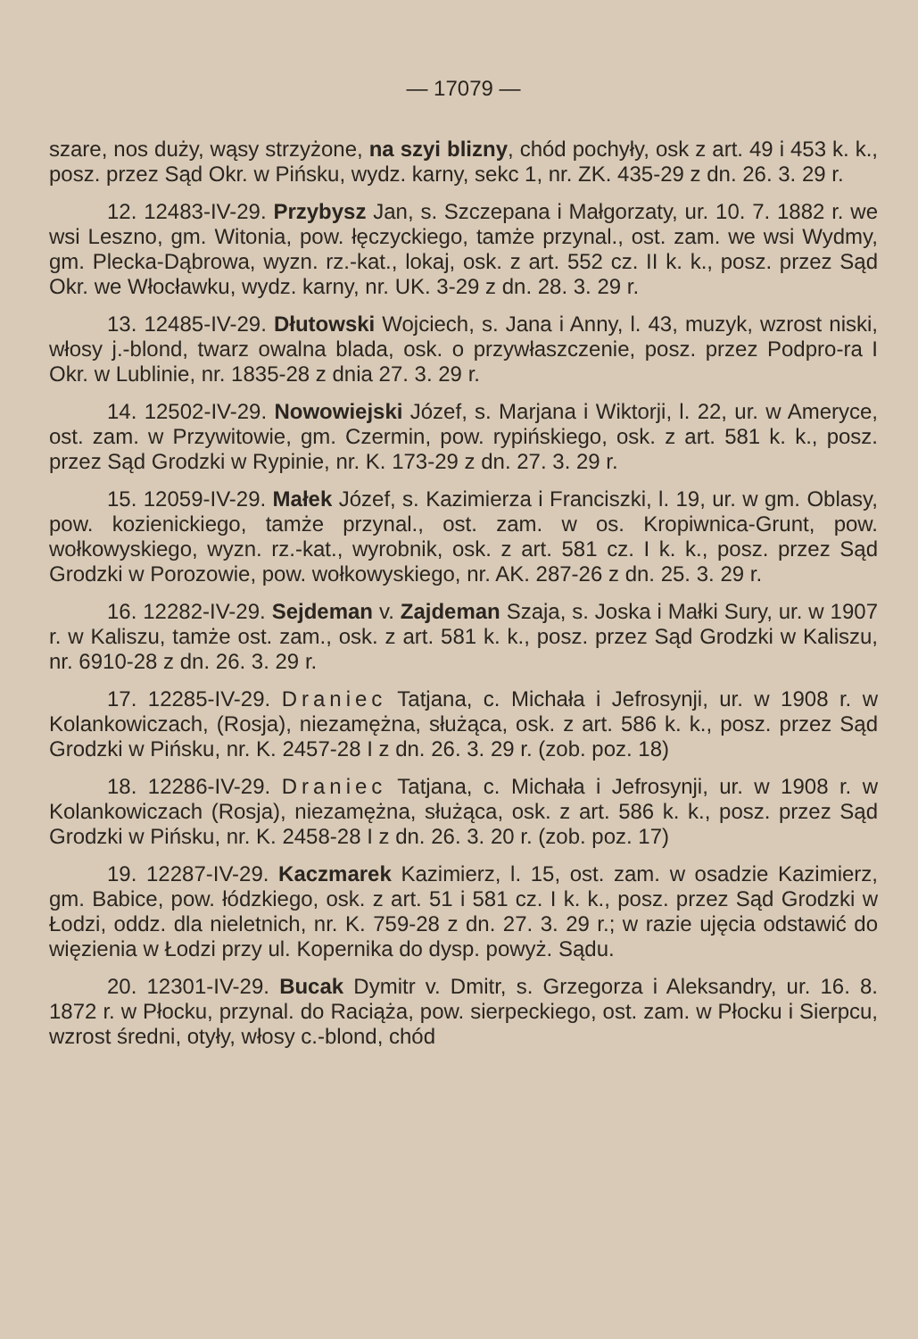— 17079 —
szare, nos duży, wąsy strzyżone, na szyi blizny, chód pochyły, osk z art. 49 i 453 k. k., posz. przez Sąd Okr. w Pińsku, wydz. karny, sekc 1, nr. ZK. 435-29 z dn. 26. 3. 29 r.
12. 12483-IV-29. Przybysz Jan, s. Szczepana i Małgorzaty, ur. 10. 7. 1882 r. we wsi Leszno, gm. Witonia, pow. łęczyckiego, tamże przynal., ost. zam. we wsi Wydmy, gm. Plecka-Dąbrowa, wyzn. rz.-kat., lokaj, osk. z art. 552 cz. II k. k., posz. przez Sąd Okr. we Włocławku, wydz. karny, nr. UK. 3-29 z dn. 28. 3. 29 r.
13. 12485-IV-29. Dłutowski Wojciech, s. Jana i Anny, l. 43, muzyk, wzrost niski, włosy j.-blond, twarz owalna blada, osk. o przywłaszczenie, posz. przez Podpro-ra I Okr. w Lublinie, nr. 1835-28 z dnia 27. 3. 29 r.
14. 12502-IV-29. Nowowiejski Józef, s. Marjana i Wiktorji, l. 22, ur. w Ameryce, ost. zam. w Przywitowie, gm. Czermin, pow. rypińskiego, osk. z art. 581 k. k., posz. przez Sąd Grodzki w Rypinie, nr. K. 173-29 z dn. 27. 3. 29 r.
15. 12059-IV-29. Małek Józef, s. Kazimierza i Franciszki, l. 19, ur. w gm. Oblasy, pow. kozienickiego, tamże przynal., ost. zam. w os. Kropiwnica-Grunt, pow. wołkowyskiego, wyzn. rz.-kat., wyrobnik, osk. z art. 581 cz. I k. k., posz. przez Sąd Grodzki w Porozowie, pow. wołkowyskiego, nr. AK. 287-26 z dn. 25. 3. 29 r.
16. 12282-IV-29. Sejdeman v. Zajdeman Szaja, s. Joska i Małki Sury, ur. w 1907 r. w Kaliszu, tamże ost. zam., osk. z art. 581 k. k., posz. przez Sąd Grodzki w Kaliszu, nr. 6910-28 z dn. 26. 3. 29 r.
17. 12285-IV-29. Draniec Tatjana, c. Michała i Jefrosynji, ur. w 1908 r. w Kolankowiczach, (Rosja), niezamężna, służąca, osk. z art. 586 k. k., posz. przez Sąd Grodzki w Pińsku, nr. K. 2457-28 I z dn. 26. 3. 29 r. (zob. poz. 18)
18. 12286-IV-29. Draniec Tatjana, c. Michała i Jefrosynji, ur. w 1908 r. w Kolankowiczach (Rosja), niezamężna, służąca, osk. z art. 586 k. k., posz. przez Sąd Grodzki w Pińsku, nr. K. 2458-28 I z dn. 26. 3. 20 r. (zob. poz. 17)
19. 12287-IV-29. Kaczmarek Kazimierz, l. 15, ost. zam. w osadzie Kazimierz, gm. Babice, pow. łódzkiego, osk. z art. 51 i 581 cz. I k. k., posz. przez Sąd Grodzki w Łodzi, oddz. dla nieletnich, nr. K. 759-28 z dn. 27. 3. 29 r.; w razie ujęcia odstawić do więzienia w Łodzi przy ul. Kopernika do dysp. powyż. Sądu.
20. 12301-IV-29. Bucak Dymitr v. Dmitr, s. Grzegorza i Aleksandry, ur. 16. 8. 1872 r. w Płocku, przynal. do Raciąża, pow. sierpeckiego, ost. zam. w Płocku i Sierpcu, wzrost średni, otyły, włosy c.-blond, chód